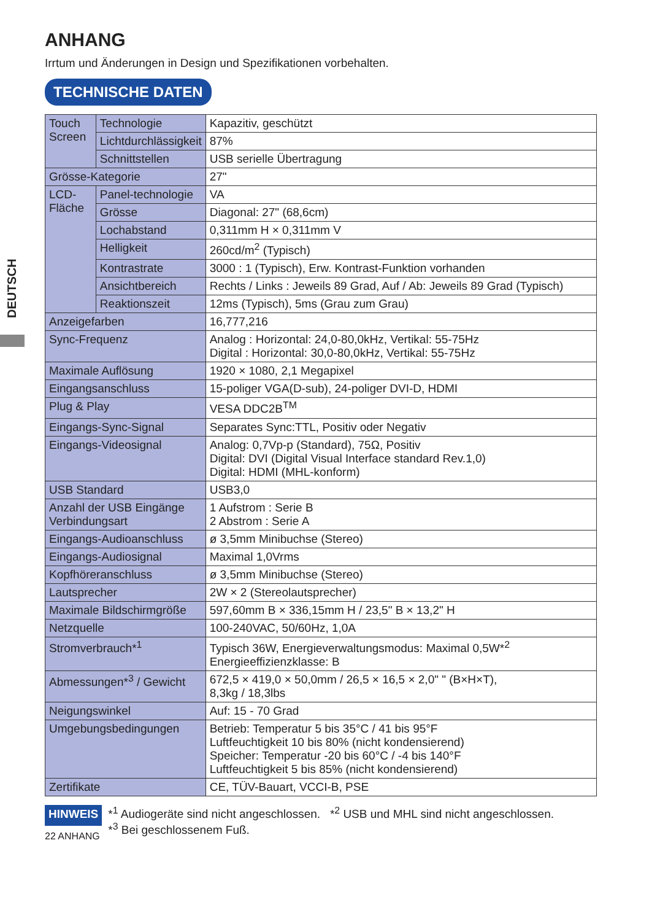DEUTSCH
ANHANG
Irrtum und Änderungen in Design und Spezifikationen vorbehalten.
TECHNISCHE DATEN
| Touch Screen | Technologie | | Kapazitiv, geschützt |
| | Lichtdurchlässigkeit | | 87% |
| | Schnittstellen | | USB serielle Übertragung |
| Grösse-Kategorie | | | 27" |
| LCD- Fläche | | Panel-technologie | VA |
| | | Grösse | Diagonal: 27" (68,6cm) |
| | | Lochabstand | 0,311mm H × 0,311mm V |
| | | Helligkeit | 260cd/m<sup>2</sup> (Typisch) |
| | | Kontrastrate | 3000 : 1 (Typisch), Erw. Kontrast-Funktion vorhanden |
| | | Ansichtbereich | Rechts / Links : Jeweils 89 Grad, Auf / Ab: Jeweils 89 Grad (Typisch) |
| | | Reaktionszeit | 12ms (Typisch), 5ms (Grau zum Grau) |
| Anzeigefarben | | | 16,777,216 |
| Sync-Frequenz | | | Analog : Horizontal: 24,0-80,0kHz, Vertikal: 55-75Hz Digital : Horizontal: 30,0-80,0kHz, Vertikal: 55-75Hz |
| Maximale Auflösung | | | 1920 × 1080, 2,1 Megapixel |
| Eingangsanschluss | | | 15-poliger VGA(D-sub), 24-poliger DVI-D, HDMI |
| Plug & Play | | | VESA DDC2B<sup>TM</sup> |
| Eingangs-Sync-Signal | | | Separates Sync:TTL, Positiv oder Negativ |
| Eingangs-Videosignal | | | Analog: 0,7Vp-p (Standard), 75Ω, Positiv Digital: DVI (Digital Visual Interface standard Rev.1,0) Digital: HDMI (MHL-konform) |
| USB Standard | | | USB3,0 |
| Anzahl der USB Eingänge Verbindungsart | | | 1 Aufstrom : Serie B 2 Abstrom : Serie A |
| Eingangs-Audioanschluss | | | ø 3,5mm Minibuchse (Stereo) |
| Eingangs-Audiosignal | | | Maximal 1,0Vrms |
| Kopfhöreranschluss | | | ø 3,5mm Minibuchse (Stereo) |
| Lautsprecher | | | 2W × 2 (Stereolautsprecher) |
| Maximale Bildschirmgröße | | | 597,60mm B × 336,15mm H / 23,5" B × 13,2" H |
| Netzquelle | | | 100-240VAC, 50/60Hz, 1,0A |
| Stromverbrauch*<sup>1</sup> | | | Typisch 36W, Energieverwaltungsmodus: Maximal 0,5W*<sup>2</sup> Energieeffizienzklasse: B |
| Abmessungen*<sup>3</sup> / Gewicht | | | 672,5 × 419,0 × 50,0mm / 26,5 × 16,5 × 2,0" " (B×H×T), 8,3kg / 18,3lbs |
| Neigungswinkel | | | Auf: 15 - 70 Grad |
| Umgebungsbedingungen | | | Betrieb: Temperatur 5 bis 35°C / 41 bis 95°F Luftfeuchtigkeit 10 bis 80% (nicht kondensierend) Speicher: Temperatur -20 bis 60°C / -4 bis 140°F Luftfeuchtigkeit 5 bis 85% (nicht kondensierend) |
| Zertifikate | | | CE, TÜV-Bauart, VCCI-B, PSE |
HINWEIS
22 ANHANG
*<sup>1</sup> Audiogeräte sind nicht angeschlossen. *<sup>2</sup> USB und MHL sind nicht angeschlossen.
*<sup>3</sup> Bei geschlossenem Fuß.